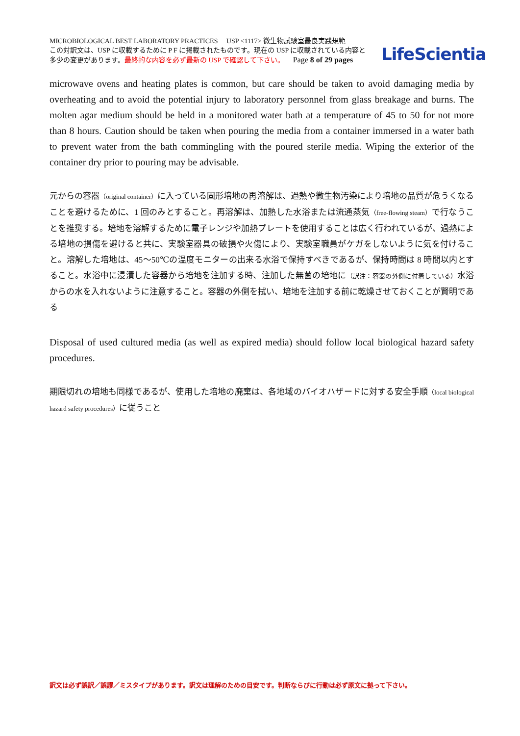MICROBIOLOGICAL BEST LABORATORY PRACTICES USP <1117> 微生物試験室最良実践規範
この対訳文は、USP に収載するために P F に掲載されたものです。現在の USP に収載されている内容と
多少の変更があります。最終的な内容を必ず最新の USP で確認して下さい。 Page 8 of 29 pages
LifeScientia
microwave ovens and heating plates is common, but care should be taken to avoid damaging media by overheating and to avoid the potential injury to laboratory personnel from glass breakage and burns. The molten agar medium should be held in a monitored water bath at a temperature of 45 to 50 for not more than 8 hours. Caution should be taken when pouring the media from a container immersed in a water bath to prevent water from the bath commingling with the poured sterile media. Wiping the exterior of the container dry prior to pouring may be advisable.
元からの容器（original container）に入っている固形培地の再溶解は、過熱や微生物汚染により培地の品質が危うくなることを避けるために、1 回のみとすること。再溶解は、加熱した水浴または流通蒸気（free-flowing steam）で行なうことを推奨する。培地を溶解するために電子レンジや加熱プレートを使用することは広く行われているが、過熱による培地の損傷を避けると共に、実験室器具の破損や火傷により、実験室職員がケガをしないように気を付けること。溶解した培地は、45～50℃の温度モニターの出来る水浴で保持すべきであるが、保持時間は 8 時間以内とすること。水浴中に浸漬した容器から培地を注加する時、注加した無菌の培地に（訳注：容器の外側に付着している）水浴からの水を入れないように注意すること。容器の外側を拭い、培地を注加する前に乾燥させておくことが賢明である
Disposal of used cultured media (as well as expired media) should follow local biological hazard safety procedures.
期限切れの培地も同様であるが、使用した培地の廃棄は、各地域のバイオハザードに対する安全手順（local biological hazard safety procedures）に従うこと
訳文は必ず誤訳／誤謬／ミスタイプがあります。訳文は理解のための目安です。判断ならびに行動は必ず原文に拠って下さい。